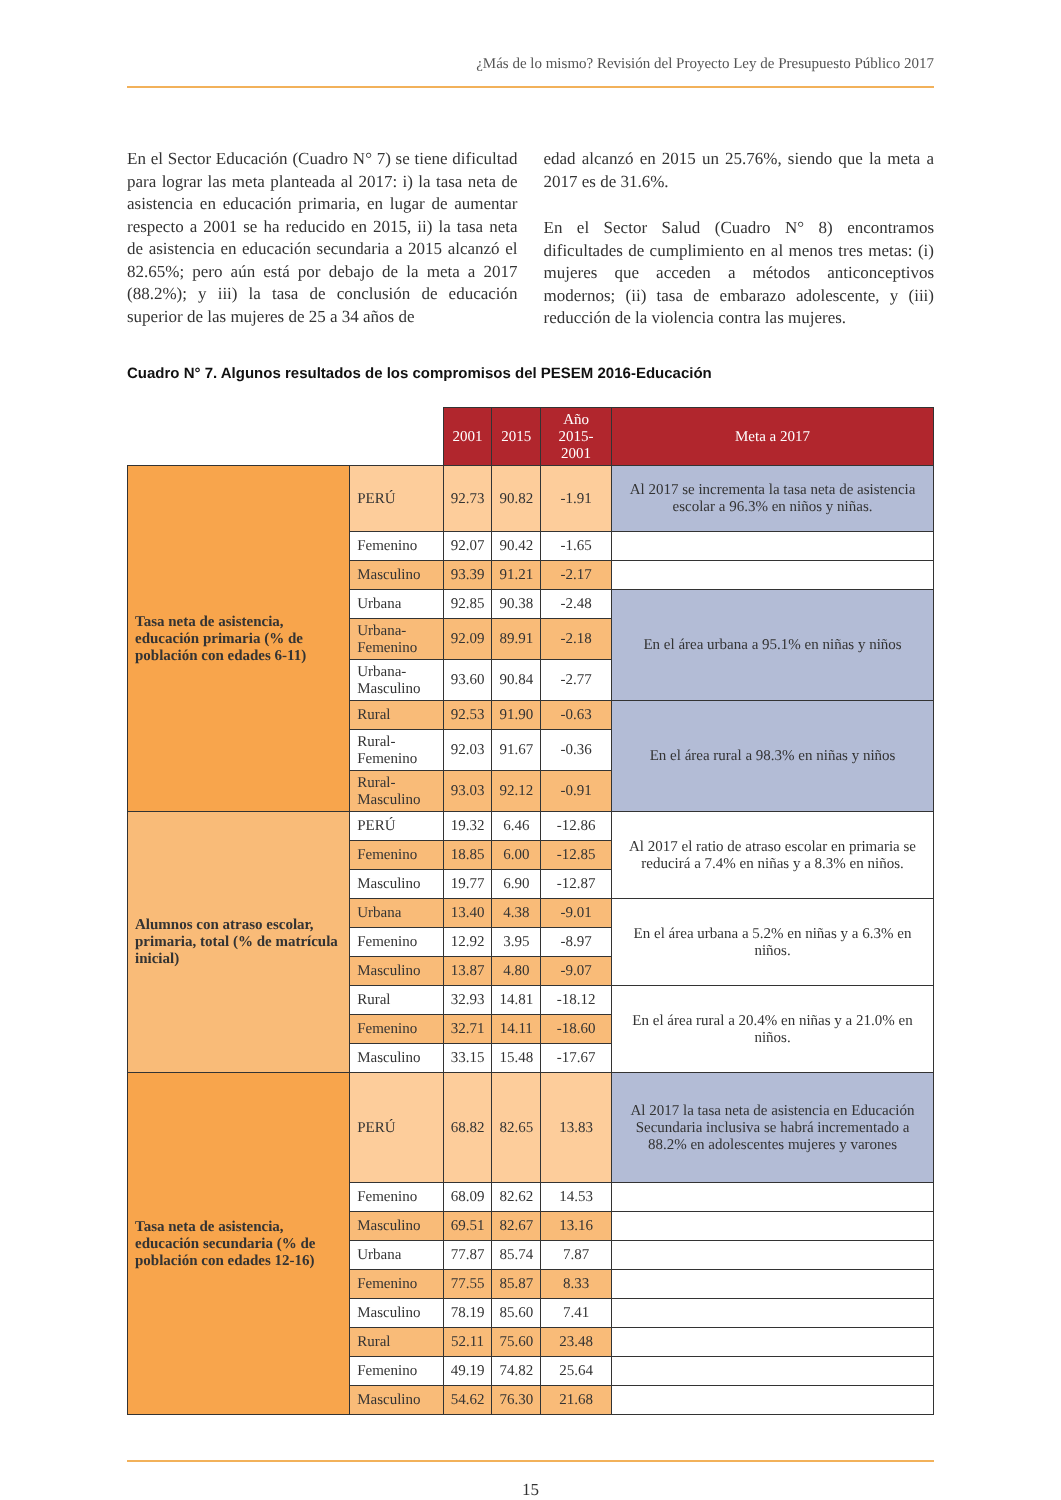¿Más de lo mismo? Revisión del Proyecto Ley de Presupuesto Público 2017
En el Sector Educación (Cuadro N° 7) se tiene dificultad para lograr las meta planteada al 2017: i) la tasa neta de asistencia en educación primaria, en lugar de aumentar respecto a 2001 se ha reducido en 2015, ii) la tasa neta de asistencia en educación secundaria a 2015 alcanzó el 82.65%; pero aún está por debajo de la meta a 2017 (88.2%); y iii) la tasa de conclusión de educación superior de las mujeres de 25 a 34 años de
edad alcanzó en 2015 un 25.76%, siendo que la meta a 2017 es de 31.6%.
En el Sector Salud (Cuadro N° 8) encontramos dificultades de cumplimiento en al menos tres metas: (i) mujeres que acceden a métodos anticonceptivos modernos; (ii) tasa de embarazo adolescente, y (iii) reducción de la violencia contra las mujeres.
Cuadro N° 7. Algunos resultados de los compromisos del PESEM 2016-Educación
| | | 2001 | 2015 | Año 2015-2001 | Meta a 2017 |
| Tasa neta de asistencia, educación primaria (% de población con edades 6-11) | PERÚ | 92.73 | 90.82 | -1.91 | Al 2017 se incrementa la tasa neta de asistencia escolar a 96.3% en niños y niñas. |
| | Femenino | 92.07 | 90.42 | -1.65 | |
| | Masculino | 93.39 | 91.21 | -2.17 | |
| | Urbana | 92.85 | 90.38 | -2.48 | En el área urbana a 95.1% en niñas y niños |
| | Urbana-Femenino | 92.09 | 89.91 | -2.18 | |
| | Urbana-Masculino | 93.60 | 90.84 | -2.77 | |
| | Rural | 92.53 | 91.90 | -0.63 | En el área rural a 98.3% en niñas y niños |
| | Rural-Femenino | 92.03 | 91.67 | -0.36 | |
| | Rural-Masculino | 93.03 | 92.12 | -0.91 | |
| Alumnos con atraso escolar, primaria, total (% de matrícula inicial) | PERÚ | 19.32 | 6.46 | -12.86 | Al 2017 el ratio de atraso escolar en primaria se reducirá a 7.4% en niñas y a 8.3% en niños. |
| | Femenino | 18.85 | 6.00 | -12.85 | |
| | Masculino | 19.77 | 6.90 | -12.87 | |
| | Urbana | 13.40 | 4.38 | -9.01 | En el área urbana a 5.2% en niñas y a 6.3% en niños. |
| | Femenino | 12.92 | 3.95 | -8.97 | |
| | Masculino | 13.87 | 4.80 | -9.07 | |
| | Rural | 32.93 | 14.81 | -18.12 | En el área rural a 20.4% en niñas y a 21.0% en niños. |
| | Femenino | 32.71 | 14.11 | -18.60 | |
| | Masculino | 33.15 | 15.48 | -17.67 | |
| Tasa neta de asistencia, educación secundaria (% de población con edades 12-16) | PERÚ | 68.82 | 82.65 | 13.83 | Al 2017 la tasa neta de asistencia en Educación Secundaria inclusiva se habrá incrementado a 88.2% en adolescentes mujeres y varones |
| | Femenino | 68.09 | 82.62 | 14.53 | |
| | Masculino | 69.51 | 82.67 | 13.16 | |
| | Urbana | 77.87 | 85.74 | 7.87 | |
| | Femenino | 77.55 | 85.87 | 8.33 | |
| | Masculino | 78.19 | 85.60 | 7.41 | |
| | Rural | 52.11 | 75.60 | 23.48 | |
| | Femenino | 49.19 | 74.82 | 25.64 | |
| | Masculino | 54.62 | 76.30 | 21.68 | |
15